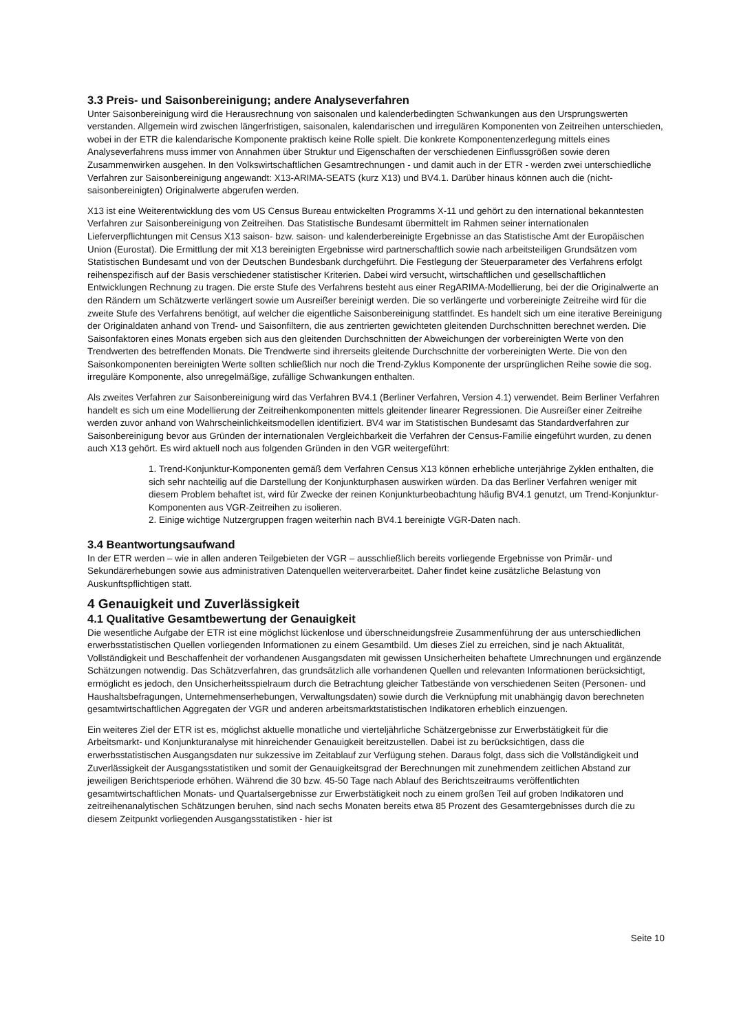3.3 Preis- und Saisonbereinigung; andere Analyseverfahren
Unter Saisonbereinigung wird die Herausrechnung von saisonalen und kalenderbedingten Schwankungen aus den Ursprungswerten verstanden. Allgemein wird zwischen längerfristigen, saisonalen, kalendarischen und irregulären Komponenten von Zeitreihen unterschieden, wobei in der ETR die kalendarische Komponente praktisch keine Rolle spielt. Die konkrete Komponentenzerlegung mittels eines Analyseverfahrens muss immer von Annahmen über Struktur und Eigenschaften der verschiedenen Einflussgrößen sowie deren Zusammenwirken ausgehen. In den Volkswirtschaftlichen Gesamtrechnungen - und damit auch in der ETR - werden zwei unterschiedliche Verfahren zur Saisonbereinigung angewandt: X13-ARIMA-SEATS (kurz X13) und BV4.1. Darüber hinaus können auch die (nicht-saisonbereinigten) Originalwerte abgerufen werden.
X13 ist eine Weiterentwicklung des vom US Census Bureau entwickelten Programms X-11 und gehört zu den international bekanntesten Verfahren zur Saisonbereinigung von Zeitreihen. Das Statistische Bundesamt übermittelt im Rahmen seiner internationalen Lieferverpflichtungen mit Census X13 saison- bzw. saison- und kalenderbereinigte Ergebnisse an das Statistische Amt der Europäischen Union (Eurostat). Die Ermittlung der mit X13 bereinigten Ergebnisse wird partnerschaftlich sowie nach arbeitsteiligen Grundsätzen vom Statistischen Bundesamt und von der Deutschen Bundesbank durchgeführt. Die Festlegung der Steuerparameter des Verfahrens erfolgt reihenspezifisch auf der Basis verschiedener statistischer Kriterien. Dabei wird versucht, wirtschaftlichen und gesellschaftlichen Entwicklungen Rechnung zu tragen. Die erste Stufe des Verfahrens besteht aus einer RegARIMA-Modellierung, bei der die Originalwerte an den Rändern um Schätzwerte verlängert sowie um Ausreißer bereinigt werden. Die so verlängerte und vorbereinigte Zeitreihe wird für die zweite Stufe des Verfahrens benötigt, auf welcher die eigentliche Saisonbereinigung stattfindet. Es handelt sich um eine iterative Bereinigung der Originaldaten anhand von Trend- und Saisonfiltern, die aus zentrierten gewichteten gleitenden Durchschnitten berechnet werden. Die Saisonfaktoren eines Monats ergeben sich aus den gleitenden Durchschnitten der Abweichungen der vorbereinigten Werte von den Trendwerten des betreffenden Monats. Die Trendwerte sind ihrerseits gleitende Durchschnitte der vorbereinigten Werte. Die von den Saisonkomponenten bereinigten Werte sollten schließlich nur noch die Trend-Zyklus Komponente der ursprünglichen Reihe sowie die sog. irreguläre Komponente, also unregelmäßige, zufällige Schwankungen enthalten.
Als zweites Verfahren zur Saisonbereinigung wird das Verfahren BV4.1 (Berliner Verfahren, Version 4.1) verwendet. Beim Berliner Verfahren handelt es sich um eine Modellierung der Zeitreihenkomponenten mittels gleitender linearer Regressionen. Die Ausreißer einer Zeitreihe werden zuvor anhand von Wahrscheinlichkeitsmodellen identifiziert. BV4 war im Statistischen Bundesamt das Standardverfahren zur Saisonbereinigung bevor aus Gründen der internationalen Vergleichbarkeit die Verfahren der Census-Familie eingeführt wurden, zu denen auch X13 gehört. Es wird aktuell noch aus folgenden Gründen in den VGR weitergeführt:
1. Trend-Konjunktur-Komponenten gemäß dem Verfahren Census X13 können erhebliche unterjährige Zyklen enthalten, die sich sehr nachteilig auf die Darstellung der Konjunkturphasen auswirken würden. Da das Berliner Verfahren weniger mit diesem Problem behaftet ist, wird für Zwecke der reinen Konjunkturbeobachtung häufig BV4.1 genutzt, um Trend-Konjunktur-Komponenten aus VGR-Zeitreihen zu isolieren.
2. Einige wichtige Nutzergruppen fragen weiterhin nach BV4.1 bereinigte VGR-Daten nach.
3.4 Beantwortungsaufwand
In der ETR werden – wie in allen anderen Teilgebieten der VGR – ausschließlich bereits vorliegende Ergebnisse von Primär- und Sekundärerhebungen sowie aus administrativen Datenquellen weiterverarbeitet. Daher findet keine zusätzliche Belastung von Auskunftspflichtigen statt.
4 Genauigkeit und Zuverlässigkeit
4.1 Qualitative Gesamtbewertung der Genauigkeit
Die wesentliche Aufgabe der ETR ist eine möglichst lückenlose und überschneidungsfreie Zusammenführung der aus unterschiedlichen erwerbsstatistischen Quellen vorliegenden Informationen zu einem Gesamtbild. Um dieses Ziel zu erreichen, sind je nach Aktualität, Vollständigkeit und Beschaffenheit der vorhandenen Ausgangsdaten mit gewissen Unsicherheiten behaftete Umrechnungen und ergänzende Schätzungen notwendig. Das Schätzverfahren, das grundsätzlich alle vorhandenen Quellen und relevanten Informationen berücksichtigt, ermöglicht es jedoch, den Unsicherheitsspielraum durch die Betrachtung gleicher Tatbestände von verschiedenen Seiten (Personen- und Haushaltsbefragungen, Unternehmenserhebungen, Verwaltungsdaten) sowie durch die Verknüpfung mit unabhängig davon berechneten gesamtwirtschaftlichen Aggregaten der VGR und anderen arbeitsmarktstatistischen Indikatoren erheblich einzuengen.
Ein weiteres Ziel der ETR ist es, möglichst aktuelle monatliche und vierteljährliche Schätzergebnisse zur Erwerbstätigkeit für die Arbeitsmarkt- und Konjunkturanalyse mit hinreichender Genauigkeit bereitzustellen. Dabei ist zu berücksichtigen, dass die erwerbsstatistischen Ausgangsdaten nur sukzessive im Zeitablauf zur Verfügung stehen. Daraus folgt, dass sich die Vollständigkeit und Zuverlässigkeit der Ausgangsstatistiken und somit der Genauigkeitsgrad der Berechnungen mit zunehmendem zeitlichen Abstand zur jeweiligen Berichtsperiode erhöhen. Während die 30 bzw. 45-50 Tage nach Ablauf des Berichtszeitraums veröffentlichten gesamtwirtschaftlichen Monats- und Quartalsergebnisse zur Erwerbstätigkeit noch zu einem großen Teil auf groben Indikatoren und zeitreihenanalytischen Schätzungen beruhen, sind nach sechs Monaten bereits etwa 85 Prozent des Gesamtergebnisses durch die zu diesem Zeitpunkt vorliegenden Ausgangsstatistiken - hier ist
Seite 10